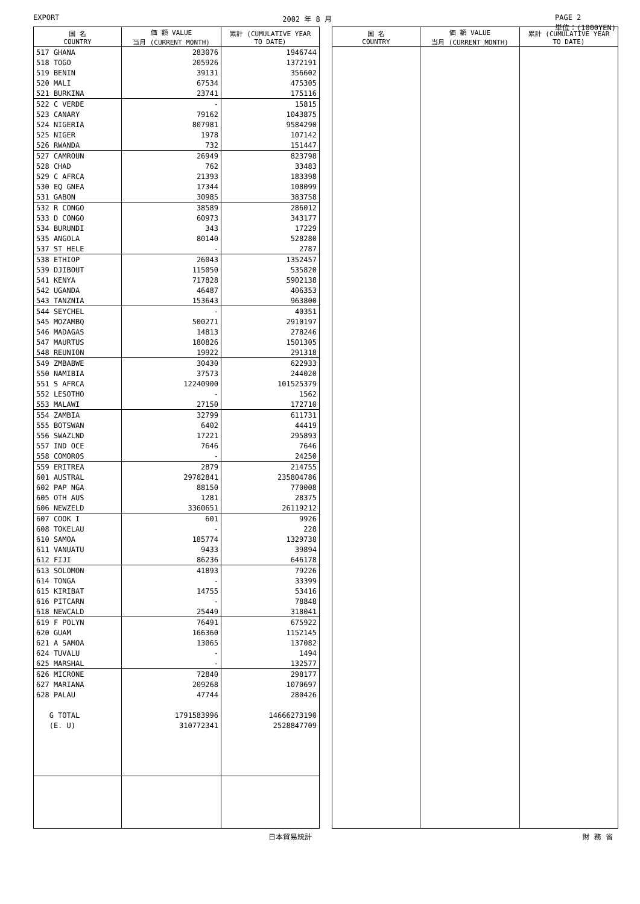EXPORT 2002 年 8 月 PAGE 2
単位：(1000YEN)
| 国 名 COUNTRY | 価 額 VALUE 当月 (CURRENT MONTH) | 累計 (CUMULATIVE YEAR TO DATE) |
| --- | --- | --- |
| 517 GHANA | 283076 | 1946744 |
| 518 TOGO | 205926 | 1372191 |
| 519 BENIN | 39131 | 356602 |
| 520 MALI | 67534 | 475305 |
| 521 BURKINA | 23741 | 175116 |
| 522 C VERDE | - | 15815 |
| 523 CANARY | 79162 | 1043875 |
| 524 NIGERIA | 807981 | 9584290 |
| 525 NIGER | 1978 | 107142 |
| 526 RWANDA | 732 | 151447 |
| 527 CAMROUN | 26949 | 823798 |
| 528 CHAD | 762 | 33483 |
| 529 C AFRCA | 21393 | 183398 |
| 530 EQ GNEA | 17344 | 108099 |
| 531 GABON | 30985 | 383758 |
| 532 R CONGO | 38589 | 286012 |
| 533 D CONGO | 60973 | 343177 |
| 534 BURUNDI | 343 | 17229 |
| 535 ANGOLA | 80140 | 528280 |
| 537 ST HELE | - | 2787 |
| 538 ETHIOP | 26043 | 1352457 |
| 539 DJIBOUT | 115050 | 535820 |
| 541 KENYA | 717828 | 5902138 |
| 542 UGANDA | 46487 | 406353 |
| 543 TANZNIA | 153643 | 963800 |
| 544 SEYCHEL | - | 40351 |
| 545 MOZAMBQ | 500271 | 2910197 |
| 546 MADAGAS | 14813 | 278246 |
| 547 MAURTUS | 180826 | 1501305 |
| 548 REUNION | 19922 | 291318 |
| 549 ZMBABWE | 30430 | 622933 |
| 550 NAMIBIA | 37573 | 244020 |
| 551 S AFRCA | 12240900 | 101525379 |
| 552 LESOTHO | - | 1562 |
| 553 MALAWI | 27150 | 172710 |
| 554 ZAMBIA | 32799 | 611731 |
| 555 BOTSWAN | 6402 | 44419 |
| 556 SWAZLND | 17221 | 295893 |
| 557 IND OCE | 7646 | 7646 |
| 558 COMOROS | - | 24250 |
| 559 ERITREA | 2879 | 214755 |
| 601 AUSTRAL | 29782841 | 235804786 |
| 602 PAP NGA | 88150 | 770008 |
| 605 OTH AUS | 1281 | 28375 |
| 606 NEWZELD | 3360651 | 26119212 |
| 607 COOK I | 601 | 9926 |
| 608 TOKELAU | - | 228 |
| 610 SAMOA | 185774 | 1329738 |
| 611 VANUATU | 9433 | 39894 |
| 612 FIJI | 86236 | 646178 |
| 613 SOLOMON | 41893 | 79226 |
| 614 TONGA | - | 33399 |
| 615 KIRIBAT | 14755 | 53416 |
| 616 PITCARN | - | 78848 |
| 618 NEWCALD | 25449 | 318041 |
| 619 F POLYN | 76491 | 675922 |
| 620 GUAM | 166360 | 1152145 |
| 621 A SAMOA | 13065 | 137082 |
| 624 TUVALU | - | 1494 |
| 625 MARSHAL | - | 132577 |
| 626 MICRONE | 72840 | 298177 |
| 627 MARIANA | 209268 | 1070697 |
| 628 PALAU | 47744 | 280426 |
| G TOTAL | 1791583996 | 14666273190 |
| (E. U) | 310772341 | 2528847709 |
| 国 名 COUNTRY | 価 額 VALUE 当月 (CURRENT MONTH) | 累計 (CUMULATIVE YEAR TO DATE) |
| --- | --- | --- |
日本貿易統計 財 務 省